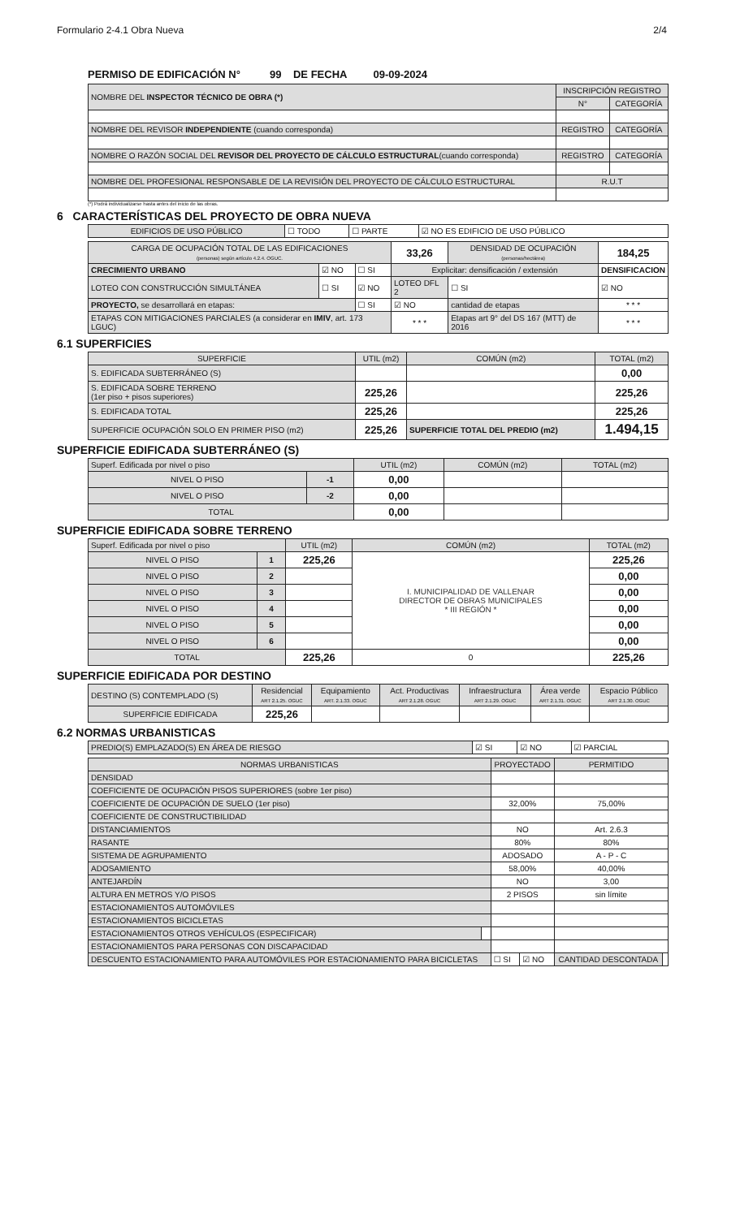Formulario 2-4.1 Obra Nueva 2/4
PERMISO DE EDIFICACIÓN N° 99 DE FECHA 09-09-2024
| NOMBRE DEL INSPECTOR TÉCNICO DE OBRA (*) | INSCRIPCIÓN REGISTRO | |
| | N° | CATEGORÍA |
| NOMBRE DEL REVISOR INDEPENDIENTE (cuando corresponda) | REGISTRO | CATEGORÍA |
| NOMBRE O RAZÓN SOCIAL DEL REVISOR DEL PROYECTO DE CÁLCULO ESTRUCTURAL (cuando corresponda) | REGISTRO | CATEGORÍA |
| NOMBRE DEL PROFESIONAL RESPONSABLE DE LA REVISIÓN DEL PROYECTO DE CÁLCULO ESTRUCTURAL | R.U.T | |
(*) Podrá individualizarse hasta antes del inicio de las obras.
6 CARACTERÍSTICAS DEL PROYECTO DE OBRA NUEVA
| EDIFICIOS DE USO PÚBLICO | ☐ TODO | ☐ PARTE | ☑ NO ES EDIFICIO DE USO PÚBLICO |
| CARGA DE OCUPACIÓN TOTAL DE LAS EDIFICACIONES (personas) según artículo 4.2.4. OGUC. | | | 33,26 | DENSIDAD DE OCUPACIÓN (personas/hectárea) | | 184,25 |
| CRECIMIENTO URBANO | ☑ NO | ☐ SI | Explicitar: densificación / extensión | | | DENSIFICACION |
| LOTEO CON CONSTRUCCIÓN SIMULTÁNEA | ☐ SI | ☑ NO | LOTEO DFL 2 | ☐ SI | ☑ NO | |
| PROYECTO, se desarrollará en etapas: | | ☐ SI | ☑ NO | cantidad de etapas | | * * * |
| ETAPAS CON MITIGACIONES PARCIALES (a considerar en IMIV , art. 173 LGUC) | | | * * * | Etapas art 9° del DS 167 (MTT) de 2016 | | * * * |
6.1 SUPERFICIES
| SUPERFICIE | UTIL (m2) | | COMÚN (m2) | TOTAL (m2) |
| --- | --- | --- | --- | --- |
| S. EDIFICADA SUBTERRÁNEO (S) | | | | 0,00 |
| S. EDIFICADA SOBRE TERRENO (1er piso + pisos superiores) | 225,26 | | | 225,26 |
| S. EDIFICADA TOTAL | 225,26 | | | 225,26 |
| SUPERFICIE OCUPACIÓN SOLO EN PRIMER PISO (m2) | | 225,26 | SUPERFICIE TOTAL DEL PREDIO (m2) | 1.494,15 |
SUPERFICIE EDIFICADA SUBTERRÁNEO (S)
| Superf. Edificada por nivel o piso | | UTIL (m2) | COMÚN (m2) | TOTAL (m2) |
| NIVEL O PISO | -1 | 0,00 | | |
| NIVEL O PISO | -2 | 0,00 | | |
| TOTAL | | 0,00 | | |
SUPERFICIE EDIFICADA SOBRE TERRENO
| Superf. Edificada por nivel o piso | | UTIL (m2) | COMÚN (m2) | TOTAL (m2) |
| NIVEL O PISO | 1 | 225,26 | I. MUNICIPALIDAD DE VALLENAR DIRECTOR DE OBRAS MUNICIPALES * III REGIÓN * | 225,26 |
| NIVEL O PISO | 2 | | | 0,00 |
| NIVEL O PISO | 3 | | | 0,00 |
| NIVEL O PISO | 4 | | | 0,00 |
| NIVEL O PISO | 5 | | | 0,00 |
| NIVEL O PISO | 6 | | | 0,00 |
| TOTAL | | 225,26 | 0 | 225,26 |
SUPERFICIE EDIFICADA POR DESTINO
| DESTINO (S) CONTEMPLADO (S) | Residencial ART 2.1.25. OGUC | Equipamiento ART. 2.1.33. OGUC | Act. Productivas ART 2.1.28. OGUC | Infraestructura ART 2.1.29. OGUC | Área verde ART 2.1.31. OGUC | Espacio Público ART 2.1.30. OGUC |
| SUPERFICIE EDIFICADA | 225,26 | | | | | |
6.2 NORMAS URBANISTICAS
| PREDIO(S) EMPLAZADO(S) EN ÁREA DE RIESGO | ☑ SI | ☑ NO | ☑ PARCIAL |
| NORMAS URBANISTICAS | | PROYECTADO | | PERMITIDO | |
| DENSIDAD | | | | | |
| COEFICIENTE DE OCUPACIÓN PISOS SUPERIORES (sobre 1er piso) | | | | | |
| COEFICIENTE DE OCUPACIÓN DE SUELO (1er piso) | | 32,00% | | 75,00% | |
| COEFICIENTE DE CONSTRUCTIBILIDAD | | | | | |
| DISTANCIAMIENTOS | | NO | | Art. 2.6.3 | |
| RASANTE | | 80% | | 80% | |
| SISTEMA DE AGRUPAMIENTO | | ADOSADO | | A - P - C | |
| ADOSAMIENTO | | 58,00% | | 40,00% | |
| ANTEJARDÍN | | NO | | 3,00 | |
| ALTURA EN METROS Y/O PISOS | | 2 PISOS | | sin límite | |
| ESTACIONAMIENTOS AUTOMÓVILES | | | | | |
| ESTACIONAMIENTOS BICICLETAS | | | | | |
| ESTACIONAMIENTOS OTROS VEHÍCULOS (ESPECIFICAR) | | | | | |
| ESTACIONAMIENTOS PARA PERSONAS CON DISCAPACIDAD | | | | | |
| DESCUENTO ESTACIONAMIENTO PARA AUTOMÓVILES POR ESTACIONAMIENTO PARA BICICLETAS | | ☐ SI | ☑ NO | CANTIDAD DESCONTADA | |